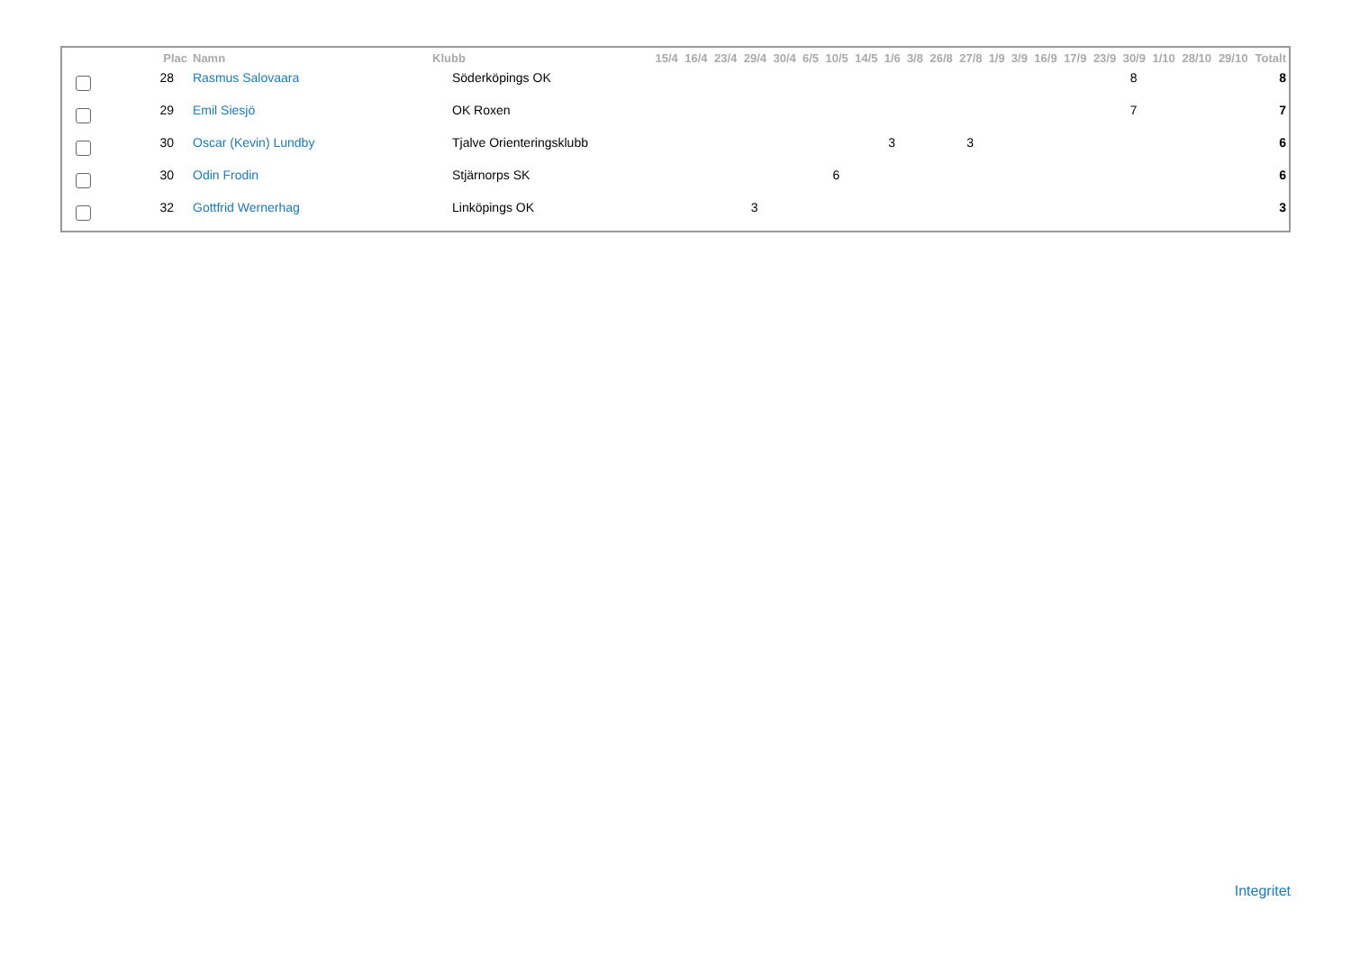| | Plac | Namn | Klubb | 15/4 | 16/4 | 23/4 | 29/4 | 30/4 | 6/5 | 10/5 | 14/5 | 1/6 | 3/8 | 26/8 | 27/8 | 1/9 | 3/9 | 16/9 | 17/9 | 23/9 | 30/9 | 1/10 | 28/10 | 29/10 | Totalt |
| --- | --- | --- | --- | --- | --- | --- | --- | --- | --- | --- | --- | --- | --- | --- | --- | --- | --- | --- | --- | --- | --- | --- | --- | --- | --- |
| | 28 | Rasmus Salovaara | Söderköpings OK | | | | | | | | | | | | | | | | | | 8 | | | | 8 |
| | 29 | Emil Siesjö | OK Roxen | | | | | | | | | | | | | | | | | | 7 | | | | 7 |
| | 30 | Oscar (Kevin) Lundby | Tjalve Orienteringsklubb | | | | | | | | | 3 | | | 3 | | | | | | | | | | 6 |
| | 30 | Odin Frodin | Stjärnorps SK | | | | | | | 6 | | | | | | | | | | | | | | | 6 |
| | 32 | Gottfrid Wernerhag | Linköpings OK | | | | 3 | | | | | | | | | | | | | | | | | | 3 |
Integritet